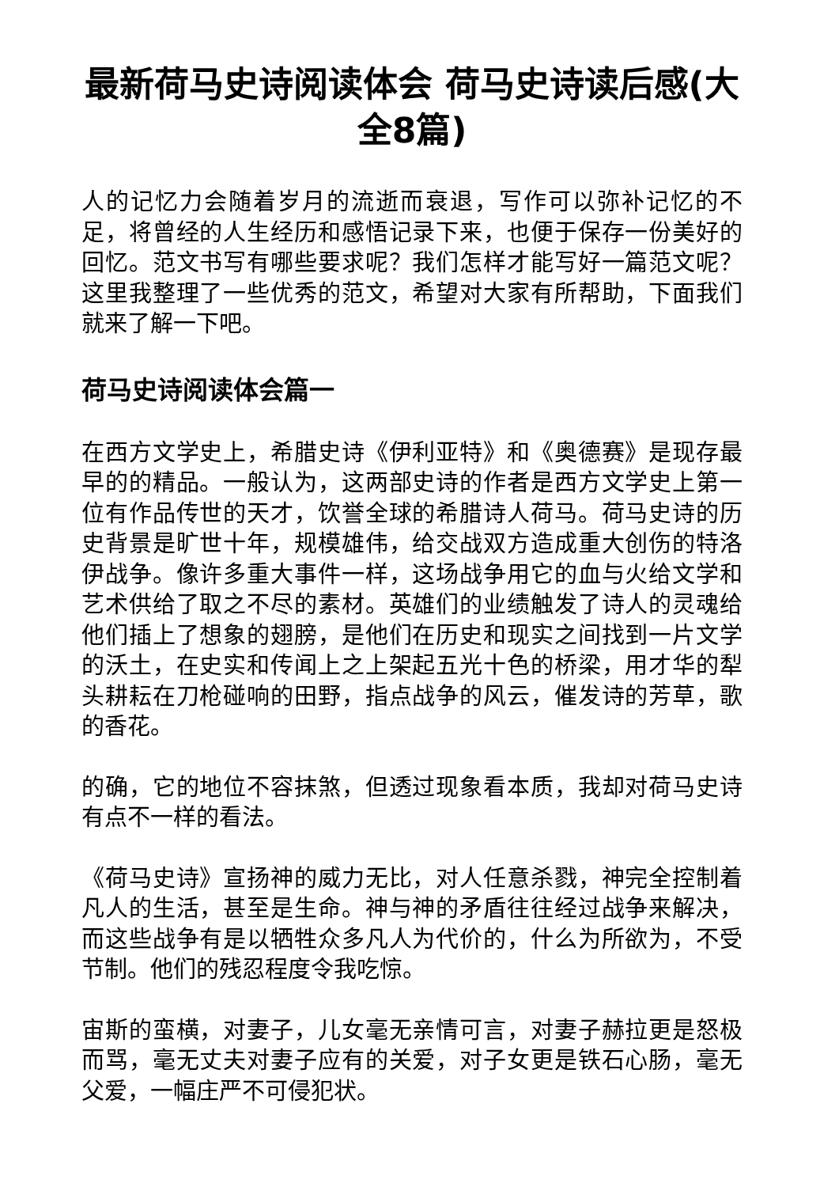最新荷马史诗阅读体会 荷马史诗读后感(大全8篇)
人的记忆力会随着岁月的流逝而衰退，写作可以弥补记忆的不足，将曾经的人生经历和感悟记录下来，也便于保存一份美好的回忆。范文书写有哪些要求呢？我们怎样才能写好一篇范文呢？这里我整理了一些优秀的范文，希望对大家有所帮助，下面我们就来了解一下吧。
荷马史诗阅读体会篇一
在西方文学史上，希腊史诗《伊利亚特》和《奥德赛》是现存最早的的精品。一般认为，这两部史诗的作者是西方文学史上第一位有作品传世的天才，饮誉全球的希腊诗人荷马。荷马史诗的历史背景是旷世十年，规模雄伟，给交战双方造成重大创伤的特洛伊战争。像许多重大事件一样，这场战争用它的血与火给文学和艺术供给了取之不尽的素材。英雄们的业绩触发了诗人的灵魂给他们插上了想象的翅膀，是他们在历史和现实之间找到一片文学的沃土，在史实和传闻上之上架起五光十色的桥梁，用才华的犁头耕耘在刀枪碰响的田野，指点战争的风云，催发诗的芳草，歌的香花。
的确，它的地位不容抹煞，但透过现象看本质，我却对荷马史诗有点不一样的看法。
《荷马史诗》宣扬神的威力无比，对人任意杀戮，神完全控制着凡人的生活，甚至是生命。神与神的矛盾往往经过战争来解决，而这些战争有是以牺牲众多凡人为代价的，什么为所欲为，不受节制。他们的残忍程度令我吃惊。
宙斯的蛮横，对妻子，儿女毫无亲情可言，对妻子赫拉更是怒极而骂，毫无丈夫对妻子应有的关爱，对子女更是铁石心肠，毫无父爱，一幅庄严不可侵犯状。